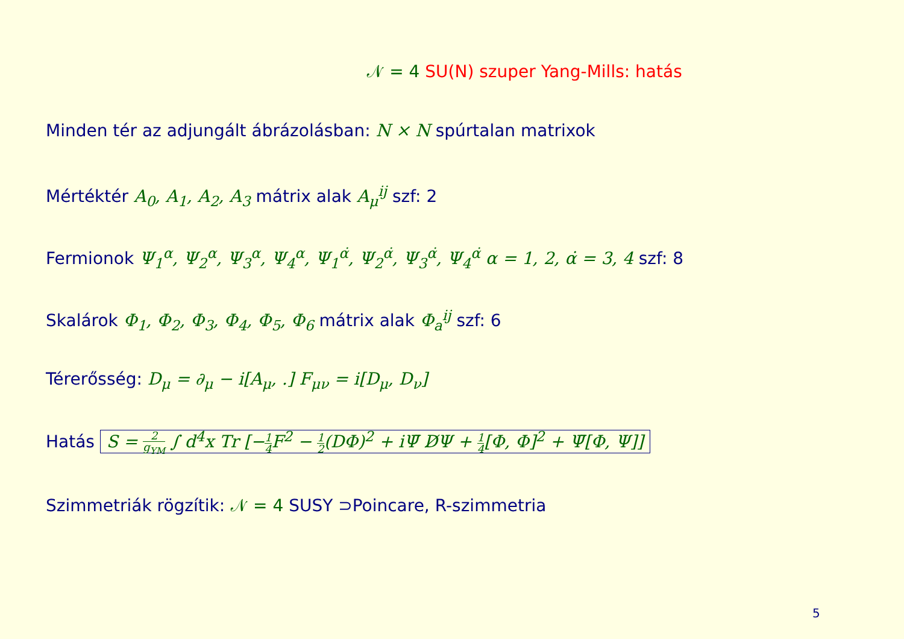𝒩 = 4 SU(N) szuper Yang-Mills: hatás
Minden tér az adjungált ábrázolásban: N × N spúrtalan matrixok
Mértéktér A<sub>0</sub>, A<sub>1</sub>, A<sub>2</sub>, A<sub>3</sub> mátrix alak A<sub>μ</sub><sup>ij</sup> szf: 2
Fermionok Ψ<sub>1</sub><sup>α</sup>, Ψ<sub>2</sub><sup>α</sup>, Ψ<sub>3</sub><sup>α</sup>, Ψ<sub>4</sub><sup>α</sup>, Ψ<sub>1</sub><sup>α̇</sup>, Ψ<sub>2</sub><sup>α̇</sup>, Ψ<sub>3</sub><sup>α̇</sup>, Ψ<sub>4</sub><sup>α̇</sup> α = 1, 2, α̇ = 3, 4 szf: 8
Skalárok Φ<sub>1</sub>, Φ<sub>2</sub>, Φ<sub>3</sub>, Φ<sub>4</sub>, Φ<sub>5</sub>, Φ<sub>6</sub> mátrix alak Φ<sub>a</sub><sup>ij</sup> szf: 6
Térerősség: D<sub>μ</sub> = ∂<sub>μ</sub> − i[A<sub>μ</sub>, .] F<sub>μν</sub> = i[D<sub>μ</sub>, D<sub>ν</sub>]
Hatás S = 2 g<sub>YM</sub> ∫ d<sup>4</sup>x Tr [−1 4 F<sup>2</sup> − 1 2(DΦ)<sup>2</sup> + iΨ̄ D̸Ψ + 1 4[Φ, Φ]<sup>2</sup> + Ψ̄[Φ, Ψ]]
Szimmetriák rögzítik: 𝒩 = 4 SUSY ⊃Poincare, R-szimmetria
5